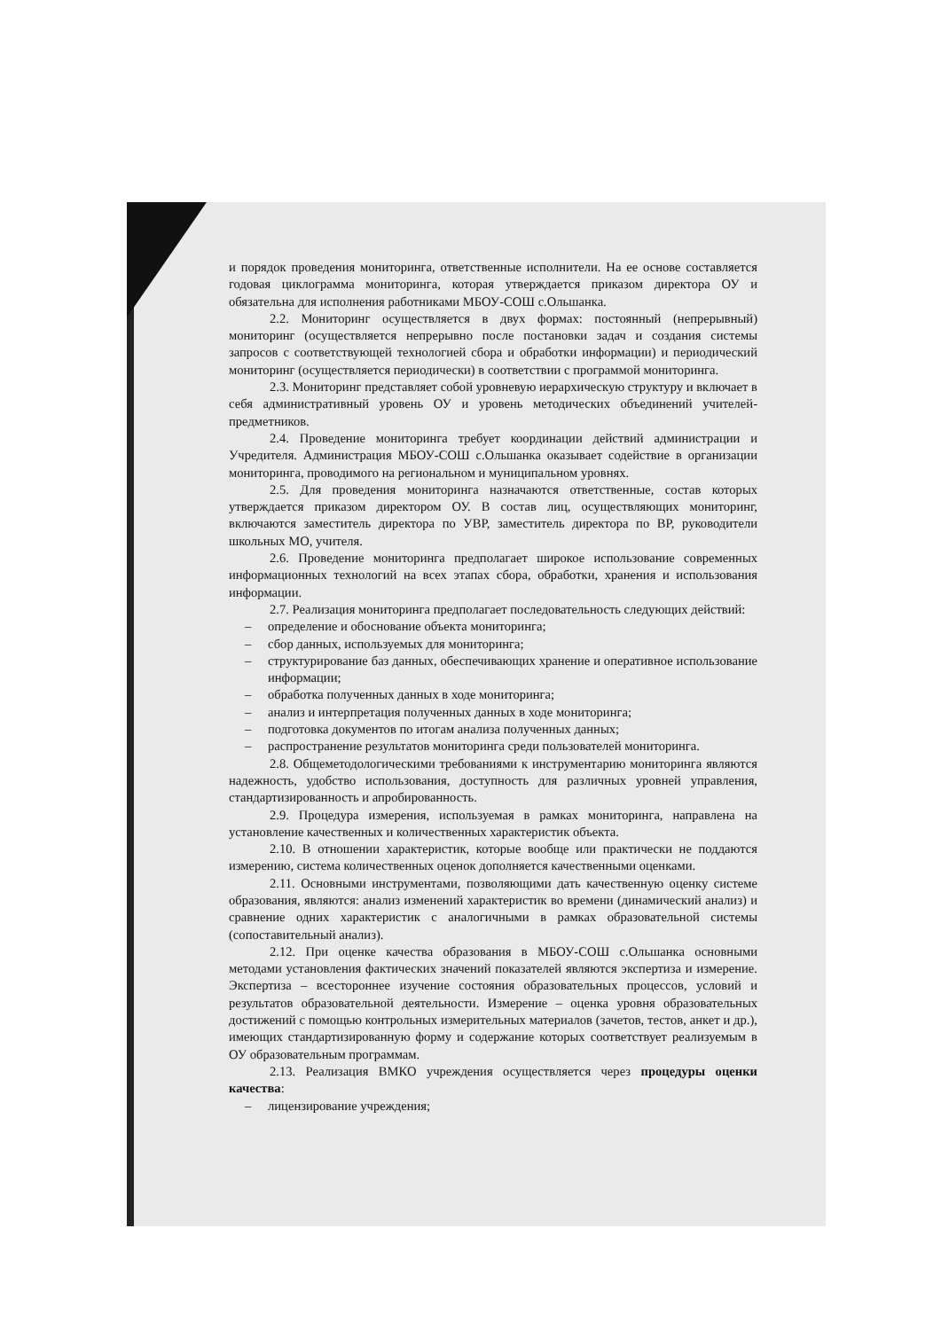и порядок проведения мониторинга, ответственные исполнители. На ее основе составляется годовая циклограмма мониторинга, которая утверждается приказом директора ОУ и обязательна для исполнения работниками МБОУ-СОШ с.Ольшанка.
2.2. Мониторинг осуществляется в двух формах: постоянный (непрерывный) мониторинг (осуществляется непрерывно после постановки задач и создания системы запросов с соответствующей технологией сбора и обработки информации) и периодический мониторинг (осуществляется периодически) в соответствии с программой мониторинга.
2.3. Мониторинг представляет собой уровневую иерархическую структуру и включает в себя административный уровень ОУ и уровень методических объединений учителей-предметников.
2.4. Проведение мониторинга требует координации действий администрации и Учредителя. Администрация МБОУ-СОШ с.Ольшанка оказывает содействие в организации мониторинга, проводимого на региональном и муниципальном уровнях.
2.5. Для проведения мониторинга назначаются ответственные, состав которых утверждается приказом директором ОУ. В состав лиц, осуществляющих мониторинг, включаются заместитель директора по УВР, заместитель директора по ВР, руководители школьных МО, учителя.
2.6. Проведение мониторинга предполагает широкое использование современных информационных технологий на всех этапах сбора, обработки, хранения и использования информации.
2.7. Реализация мониторинга предполагает последовательность следующих действий:
– определение и обоснование объекта мониторинга;
– сбор данных, используемых для мониторинга;
– структурирование баз данных, обеспечивающих хранение и оперативное использование информации;
– обработка полученных данных в ходе мониторинга;
– анализ и интерпретация полученных данных в ходе мониторинга;
– подготовка документов по итогам анализа полученных данных;
– распространение результатов мониторинга среди пользователей мониторинга.
2.8. Общеметодологическими требованиями к инструментарию мониторинга являются надежность, удобство использования, доступность для различных уровней управления, стандартизированность и апробированность.
2.9. Процедура измерения, используемая в рамках мониторинга, направлена на установление качественных и количественных характеристик объекта.
2.10. В отношении характеристик, которые вообще или практически не поддаются измерению, система количественных оценок дополняется качественными оценками.
2.11. Основными инструментами, позволяющими дать качественную оценку системе образования, являются: анализ изменений характеристик во времени (динамический анализ) и сравнение одних характеристик с аналогичными в рамках образовательной системы (сопоставительный анализ).
2.12. При оценке качества образования в МБОУ-СОШ с.Ольшанка основными методами установления фактических значений показателей являются экспертиза и измерение. Экспертиза – всестороннее изучение состояния образовательных процессов, условий и результатов образовательной деятельности. Измерение – оценка уровня образовательных достижений с помощью контрольных измерительных материалов (зачетов, тестов, анкет и др.), имеющих стандартизированную форму и содержание которых соответствует реализуемым в ОУ образовательным программам.
2.13. Реализация ВМКО учреждения осуществляется через процедуры оценки качества:
– лицензирование учреждения;